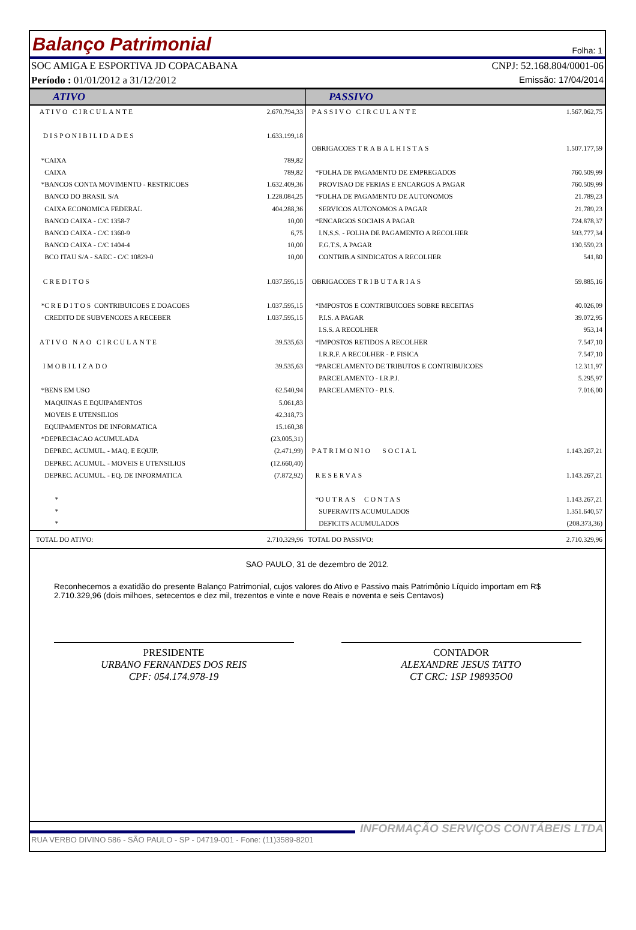Balanço Patrimonial Folha: 1
SOC AMIGA E ESPORTIVA JD COPACABANA CNPJ: 52.168.804/0001-06
Período : 01/01/2012 a 31/12/2012 Emissão: 17/04/2014
| ATIVO | | PASSIVO | |
| --- | --- | --- | --- |
| ATIVO CIRCULANTE | 2.670.794,33 | PASSIVO CIRCULANTE | 1.567.062,75 |
| DISPONIBILIDADES | 1.633.199,18 | | |
| | | OBRIGACOES TRABALHISTAS | 1.507.177,59 |
| *CAIXA | 789,82 | | |
| CAIXA | 789,82 | *FOLHA DE PAGAMENTO DE EMPREGADOS | 760.509,99 |
| *BANCOS CONTA MOVIMENTO - RESTRICOES | 1.632.409,36 | PROVISAO DE FERIAS E ENCARGOS A PAGAR | 760.509,99 |
| BANCO DO BRASIL S/A | 1.228.084,25 | *FOLHA DE PAGAMENTO DE AUTONOMOS | 21.789,23 |
| CAIXA ECONOMICA FEDERAL | 404.288,36 | SERVICOS AUTONOMOS A PAGAR | 21.789,23 |
| BANCO CAIXA - C/C 1358-7 | 10,00 | *ENCARGOS SOCIAIS A PAGAR | 724.878,37 |
| BANCO CAIXA - C/C 1360-9 | 6,75 | I.N.S.S. - FOLHA DE PAGAMENTO A RECOLHER | 593.777,34 |
| BANCO CAIXA - C/C 1404-4 | 10,00 | F.G.T.S. A PAGAR | 130.559,23 |
| BCO ITAU S/A - SAEC - C/C 10829-0 | 10,00 | CONTRIB.A SINDICATOS A RECOLHER | 541,80 |
| CREDITOS | 1.037.595,15 | OBRIGACOES TRIBUTARIAS | 59.885,16 |
| * CREDITOS CONTRIBUICOES E DOACOES | 1.037.595,15 | *IMPOSTOS E CONTRIBUICOES SOBRE RECEITAS | 40.026,09 |
| CREDITO DE SUBVENCOES A RECEBER | 1.037.595,15 | P.I.S. A PAGAR | 39.072,95 |
| | | I.S.S. A RECOLHER | 953,14 |
| ATIVO NAO CIRCULANTE | 39.535,63 | *IMPOSTOS RETIDOS A RECOLHER | 7.547,10 |
| | | I.R.R.F. A RECOLHER - P. FISICA | 7.547,10 |
| IMOBILIZADO | 39.535,63 | *PARCELAMENTO DE TRIBUTOS E CONTRIBUICOES | 12.311,97 |
| | | PARCELAMENTO - I.R.P.J. | 5.295,97 |
| *BENS EM USO | 62.540,94 | PARCELAMENTO - P.I.S. | 7.016,00 |
| MAQUINAS E EQUIPAMENTOS | 5.061,83 | | |
| MOVEIS E UTENSILIOS | 42.318,73 | | |
| EQUIPAMENTOS DE INFORMATICA | 15.160,38 | | |
| *DEPRECIACAO ACUMULADA | (23.005,31) | | |
| DEPREC. ACUMUL. - MAQ. E EQUIP. | (2.471,99) | PATRIMONIO SOCIAL | 1.143.267,21 |
| DEPREC. ACUMUL. - MOVEIS E UTENSILIOS | (12.660,40) | | |
| DEPREC. ACUMUL. - EQ. DE INFORMATICA | (7.872,92) | RESERVAS | 1.143.267,21 |
| * | | * OUTRAS CONTAS | 1.143.267,21 |
| * | | SUPERAVITS ACUMULADOS | 1.351.640,57 |
| * | | DEFICITS ACUMULADOS | (208.373,36) |
| TOTAL DO ATIVO: | 2.710.329,96 | TOTAL DO PASSIVO: | 2.710.329,96 |
SAO PAULO, 31 de dezembro de 2012.
Reconhecemos a exatidão do presente Balanço Patrimonial, cujos valores do Ativo e Passivo mais Patrimônio Líquido importam em R$ 2.710.329,96 (dois milhoes, setecentos e dez mil, trezentos e vinte e nove Reais e noventa e seis Centavos)
PRESIDENTE
URBANO FERNANDES DOS REIS
CPF: 054.174.978-19
CONTADOR
ALEXANDRE JESUS TATTO
CT CRC: 1SP 198935O0
INFORMAÇÃO SERVIÇOS CONTÁBEIS LTDA
RUA VERBO DIVINO 586 - SÃO PAULO - SP - 04719-001 - Fone: (11)3589-8201